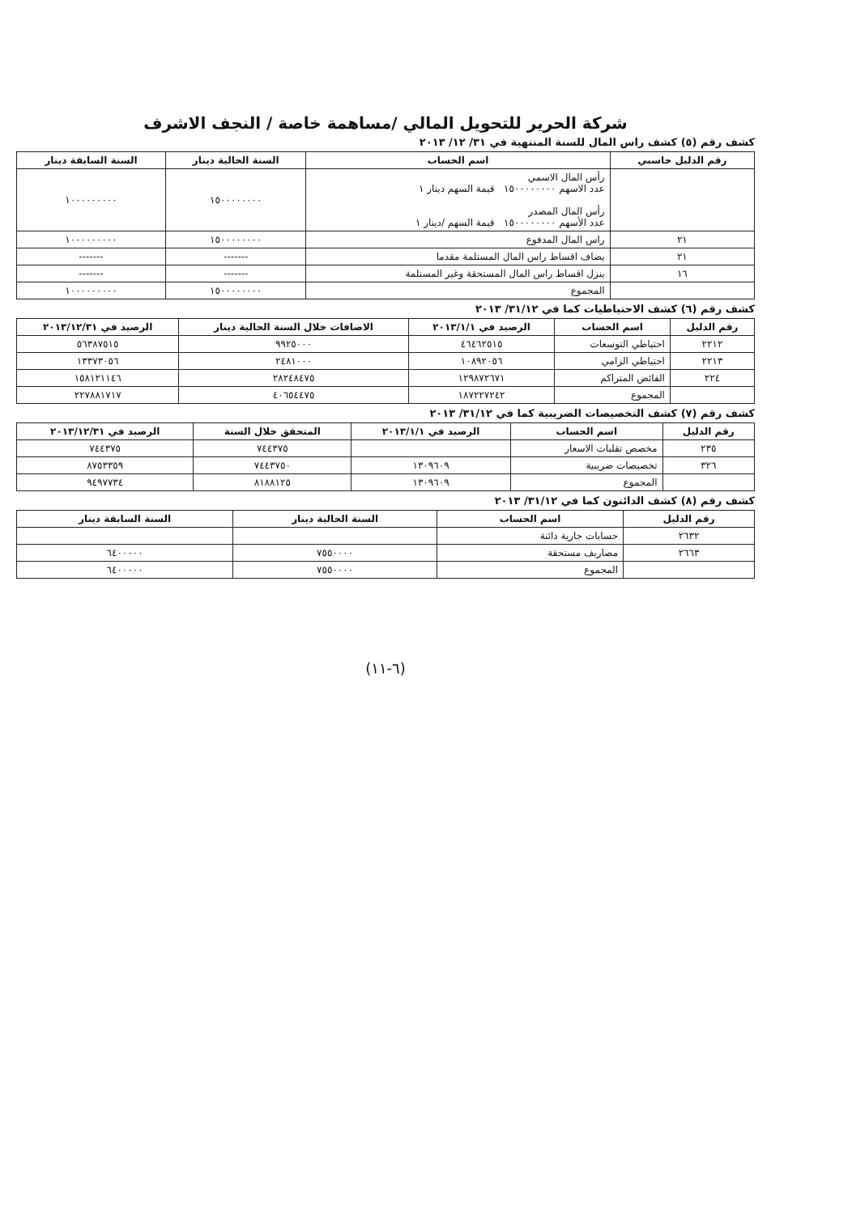شركة الحرير للتحويل المالي /مساهمة خاصة / النجف الاشرف
كشف رقم (٥) كشف راس المال للسنة المنتهية في ٣١/ ١٢/ ٢٠١٣
| رقم الدليل حاسبي | اسم الحساب | السنة الحالية دينار | السنة السابقة دينار |
| --- | --- | --- | --- |
| | رأس المال الاسمي عدد الاسهم ١٥٠٠٠٠٠٠٠٠ قيمة السهم دينار ١ رأس المال المصدر عدد الأسهم ١٥٠٠٠٠٠٠٠٠ قيمة السهم /دينار ١ | ١٥٠٠٠٠٠٠٠٠ | ١٠٠٠٠٠٠٠٠٠ |
| ٢١ | راس المال المدفوع | ١٥٠٠٠٠٠٠٠٠ | ١٠٠٠٠٠٠٠٠٠ |
| ٢١ | يضاف اقساط راس المال المستلمة مقدما | ------- | ------- |
| ١٦ | ينزل اقساط راس المال المستحقة وغير المستلمة | ------- | ------- |
| | المجموع | ١٥٠٠٠٠٠٠٠٠ | ١٠٠٠٠٠٠٠٠٠ |
كشف رقم (٦) كشف الاحتياطيات كما في ٣١/١٢/ ٢٠١٣
| رقم الدليل | اسم الحساب | الرصيد في ٢٠١٣/١/١ | الاضافات خلال السنة الحالية دينار | الرصيد في ٢٠١٣/١٢/٣١ |
| --- | --- | --- | --- | --- |
| ٢٢١٢ | احتياطي التوسعات | ٤٦٤٦٢٥١٥ | ٩٩٢٥٠٠٠ | ٥٦٣٨٧٥١٥ |
| ٢٢١٣ | احتياطي الزامي | ١٠٨٩٢٠٥٦ | ٢٤٨١٠٠٠ | ١٣٣٧٣٠٥٦ |
| ٢٢٤ | الفائض المتراكم | ١٢٩٨٧٢٦٧١ | ٢٨٢٤٨٤٧٥ | ١٥٨١٢١١٤٦ |
| | المجموع | ١٨٧٢٢٧٢٤٢ | ٤٠٦٥٤٤٧٥ | ٢٢٧٨٨١٧١٧ |
كشف رقم (٧) كشف التخصيصات الضريبية كما في ٣١/١٢/ ٢٠١٣
| رقم الدليل | اسم الحساب | الرصيد في ٢٠١٣/١/١ | المتحقق خلال السنة | الرصيد في ٢٠١٣/١٢/٣١ |
| --- | --- | --- | --- | --- |
| ٢٣٥ | مخصص تقلبات الاسعار | | ٧٤٤٣٧٥ | ٧٤٤٣٧٥ |
| ٣٢٦ | تخصيصات ضريبية | ١٣٠٩٦٠٩ | ٧٤٤٣٧٥٠ | ٨٧٥٣٣٥٩ |
| | المجموع | ١٣٠٩٦٠٩ | ٨١٨٨١٢٥ | ٩٤٩٧٧٣٤ |
كشف رقم (٨) كشف الدائنون كما في ٣١/١٢/ ٢٠١٣
| رقم الدليل | اسم الحساب | السنة الحالية دينار | السنة السابقة دينار |
| --- | --- | --- | --- |
| ٢٦٣٢ | حسابات جارية دائنة | | |
| ٢٦٦٣ | مصاريف مستحقة | ٧٥٥٠٠٠٠ | ٦٤٠٠٠٠٠ |
| | المجموع | ٧٥٥٠٠٠٠ | ٦٤٠٠٠٠٠ |
(٦-١١)